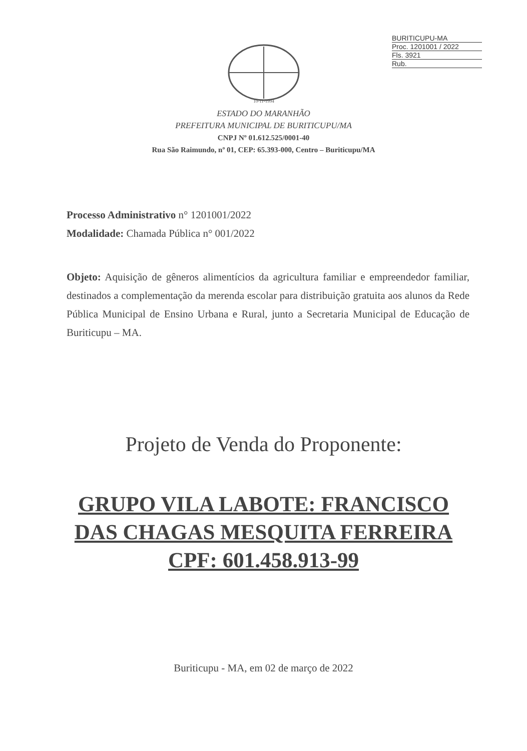BURITICUPU-MA
Proc. 1201001 / 2022
Fls. 3921
Rub.
10-11-1994
ESTADO DO MARANHÃO
PREFEITURA MUNICIPAL DE BURITICUPU/MA
CNPJ Nº 01.612.525/0001-40
Rua São Raimundo, nº 01, CEP: 65.393-000, Centro – Buriticupu/MA
Processo Administrativo n° 1201001/2022
Modalidade: Chamada Pública n° 001/2022
Objeto: Aquisição de gêneros alimentícios da agricultura familiar e empreendedor familiar, destinados a complementação da merenda escolar para distribuição gratuita aos alunos da Rede Pública Municipal de Ensino Urbana e Rural, junto a Secretaria Municipal de Educação de Buriticupu – MA.
Projeto de Venda do Proponente:
GRUPO VILA LABOTE: FRANCISCO
DAS CHAGAS MESQUITA FERREIRA
CPF: 601.458.913-99
Buriticupu - MA, em 02 de março de 2022